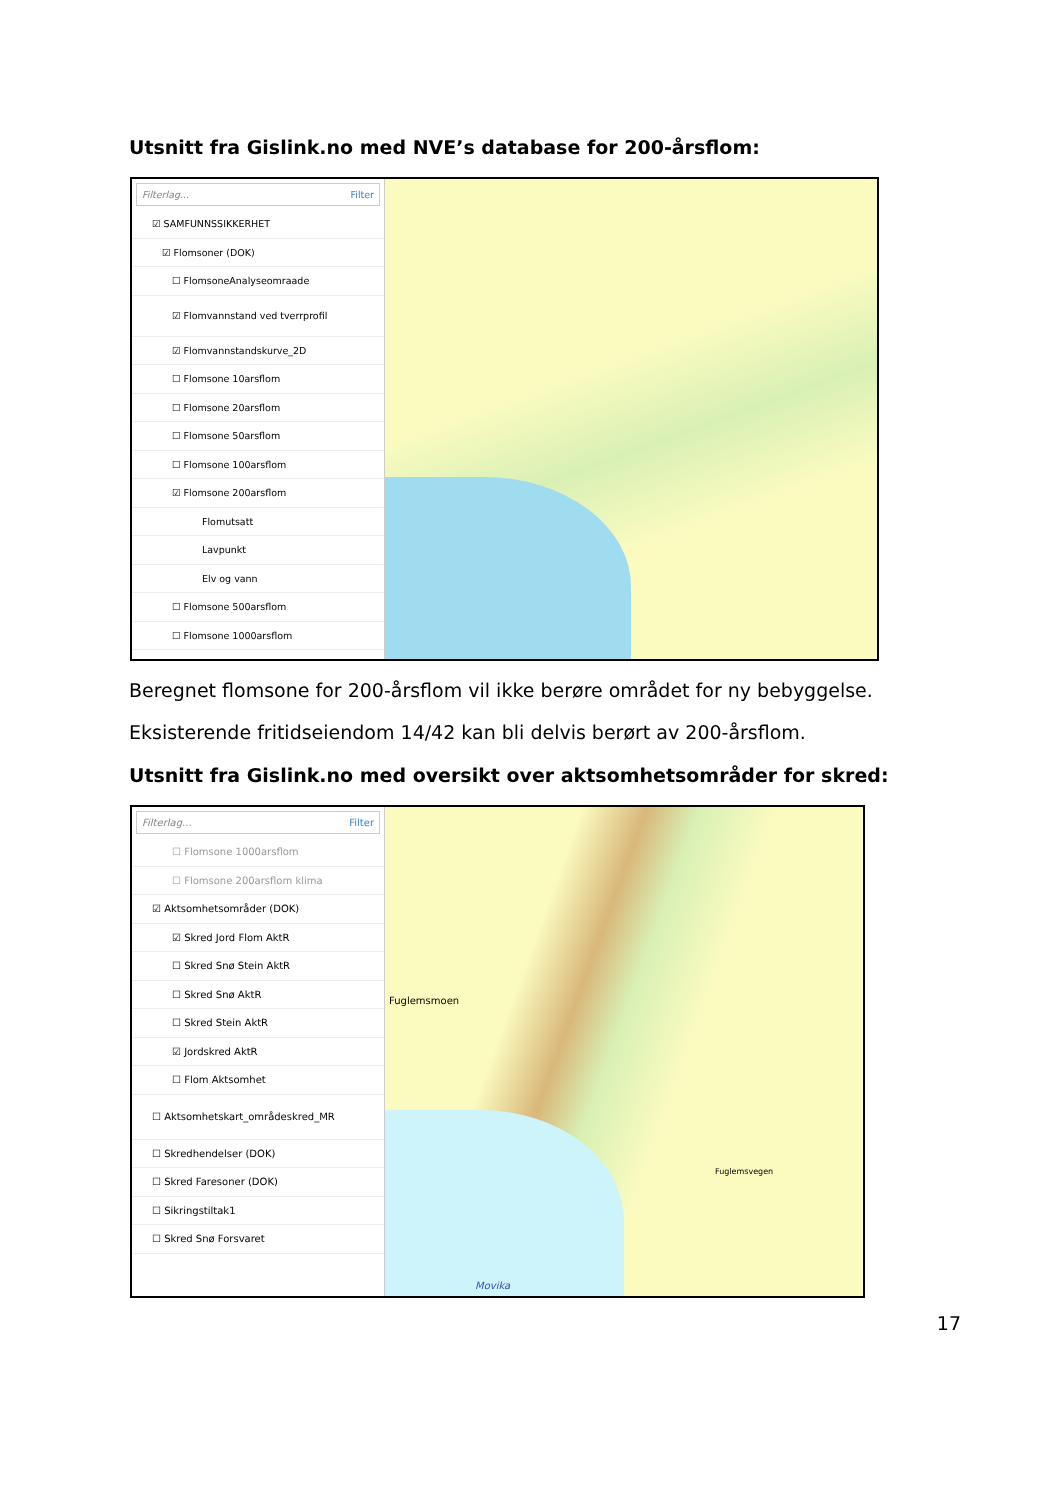Utsnitt fra Gislink.no med NVE’s database for 200-årsflom:
Filterlag... Filter
☑ SAMFUNNSSIKKERHET
☑ Flomsoner (DOK)
☐ FlomsoneAnalyseomraade
☑ Flomvannstand ved tverrprofil
☑ Flomvannstandskurve_2D
☐ Flomsone 10arsflom
☐ Flomsone 20arsflom
☐ Flomsone 50arsflom
☐ Flomsone 100arsflom
☑ Flomsone 200arsflom
Flomutsatt
Lavpunkt
Elv og vann
☐ Flomsone 500arsflom
☐ Flomsone 1000arsflom
Beregnet flomsone for 200-årsflom vil ikke berøre området for ny bebyggelse.
Eksisterende fritidseiendom 14/42 kan bli delvis berørt av 200-årsflom.
Utsnitt fra Gislink.no med oversikt over aktsomhetsområder for skred:
Filterlag... Filter
☐ Flomsone 1000arsflom
☐ Flomsone 200arsflom klima
☑ Aktsomhetsområder (DOK)
☑ Skred Jord Flom AktR
☐ Skred Snø Stein AktR
☐ Skred Snø AktR
☐ Skred Stein AktR
☑ Jordskred AktR
☐ Flom Aktsomhet
☐ Aktsomhetskart_områdeskred_MR
☐ Skredhendelser (DOK)
☐ Skred Faresoner (DOK)
☐ Sikringstiltak1
☐ Skred Snø Forsvaret
Fuglemsmoen
Fuglemsvegen
Movika
17